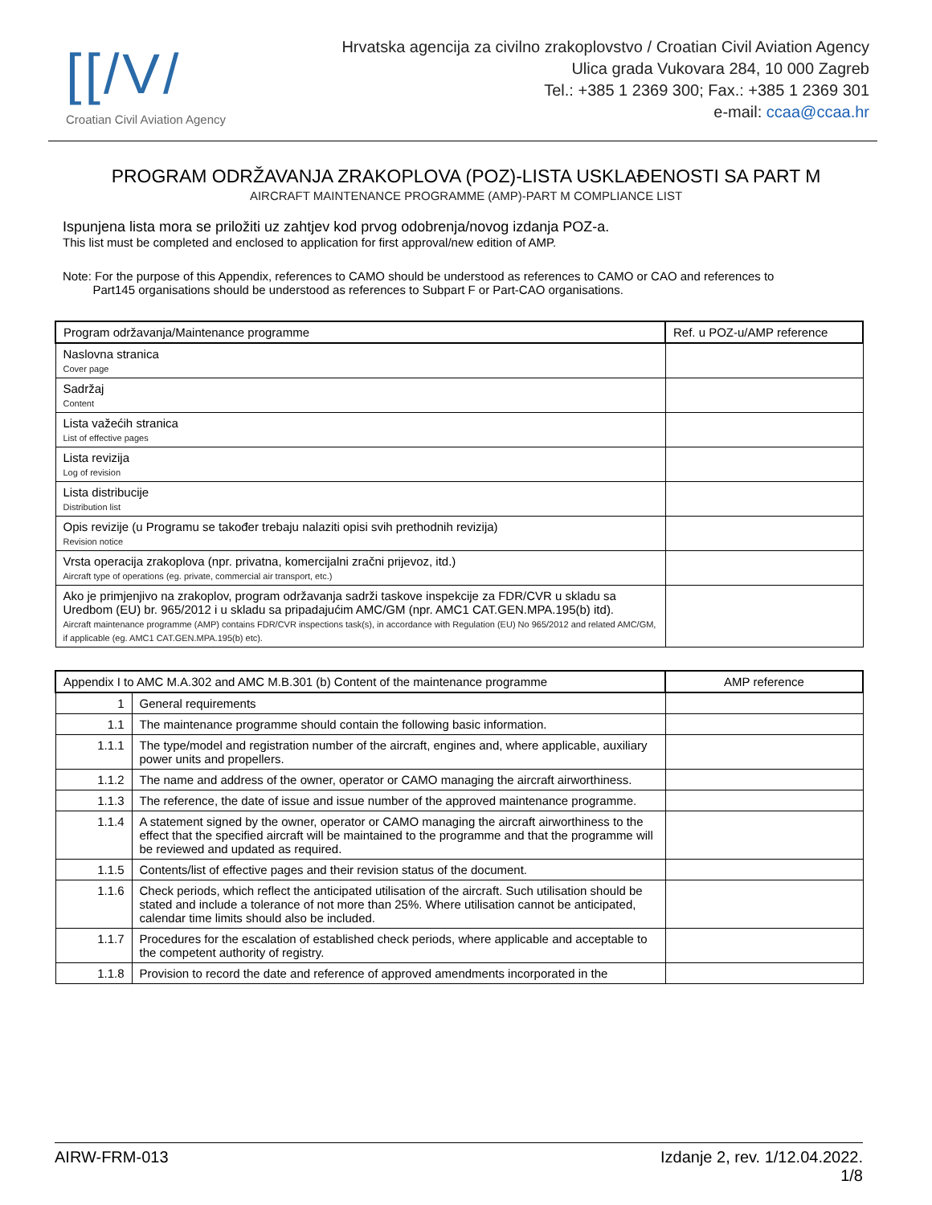[[/V/
Croatian Civil Aviation Agency
Hrvatska agencija za civilno zrakoplovstvo / Croatian Civil Aviation Agency
Ulica grada Vukovara 284, 10 000 Zagreb
Tel.: +385 1 2369 300; Fax.: +385 1 2369 301
e-mail: ccaa@ccaa.hr
PROGRAM ODRŽAVANJA ZRAKOPLOVA (POZ)-LISTA USKLAĐENOSTI SA PART M
AIRCRAFT MAINTENANCE PROGRAMME (AMP)-PART M COMPLIANCE LIST
Ispunjena lista mora se priložiti uz zahtjev kod prvog odobrenja/novog izdanja POZ-a.
This list must be completed and enclosed to application for first approval/new edition of AMP.
Note: For the purpose of this Appendix, references to CAMO should be understood as references to CAMO or CAO and references to
Part145 organisations should be understood as references to Subpart F or Part-CAO organisations.
| Program održavanja/Maintenance programme | Ref. u POZ-u/AMP reference |
| --- | --- |
| Naslovna stranica Cover page | |
| Sadržaj Content | |
| Lista važećih stranica List of effective pages | |
| Lista revizija Log of revision | |
| Lista distribucije Distribution list | |
| Opis revizije (u Programu se također trebaju nalaziti opisi svih prethodnih revizija) Revision notice | |
| Vrsta operacija zrakoplova (npr. privatna, komercijalni zračni prijevoz, itd.) Aircraft type of operations (eg. private, commercial air transport, etc.) | |
| Ako je primjenjivo na zrakoplov, program održavanja sadrži taskove inspekcije za FDR/CVR u skladu sa Uredbom (EU) br. 965/2012 i u skladu sa pripadajućim AMC/GM (npr. AMC1 CAT.GEN.MPA.195(b) itd). Aircraft maintenance programme (AMP) contains FDR/CVR inspections task(s), in accordance with Regulation (EU) No 965/2012 and related AMC/GM, if applicable (eg. AMC1 CAT.GEN.MPA.195(b) etc). | |
| Appendix I to AMC M.A.302 and AMC M.B.301 (b) Content of the maintenance programme | | AMP reference |
| --- | --- | --- |
| 1 | General requirements | |
| 1.1 | The maintenance programme should contain the following basic information. | |
| 1.1.1 | The type/model and registration number of the aircraft, engines and, where applicable, auxiliary power units and propellers. | |
| 1.1.2 | The name and address of the owner, operator or CAMO managing the aircraft airworthiness. | |
| 1.1.3 | The reference, the date of issue and issue number of the approved maintenance programme. | |
| 1.1.4 | A statement signed by the owner, operator or CAMO managing the aircraft airworthiness to the effect that the specified aircraft will be maintained to the programme and that the programme will be reviewed and updated as required. | |
| 1.1.5 | Contents/list of effective pages and their revision status of the document. | |
| 1.1.6 | Check periods, which reflect the anticipated utilisation of the aircraft. Such utilisation should be stated and include a tolerance of not more than 25%. Where utilisation cannot be anticipated, calendar time limits should also be included. | |
| 1.1.7 | Procedures for the escalation of established check periods, where applicable and acceptable to the competent authority of registry. | |
| 1.1.8 | Provision to record the date and reference of approved amendments incorporated in the | |
AIRW-FRM-013 Izdanje 2, rev. 1/12.04.2022.
1/8